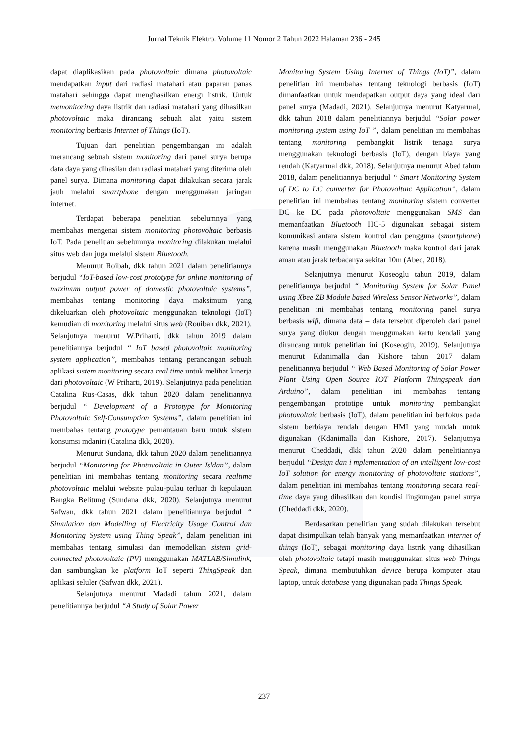Jurnal Teknik Elektro. Volume 11 Nomor 2 Tahun 2022 Halaman 236 - 245
dapat diaplikasikan pada photovoltaic dimana photovoltaic mendapatkan input dari radiasi matahari atau paparan panas matahari sehingga dapat menghasilkan energi listrik. Untuk memonitoring daya listrik dan radiasi matahari yang dihasilkan photovoltaic maka dirancang sebuah alat yaitu sistem monitoring berbasis Internet of Things (IoT).
Tujuan dari penelitian pengembangan ini adalah merancang sebuah sistem monitoring dari panel surya berupa data daya yang dihasilan dan radiasi matahari yang diterima oleh panel surya. Dimana monitoring dapat dilakukan secara jarak jauh melalui smartphone dengan menggunakan jaringan internet.
Terdapat beberapa penelitian sebelumnya yang membahas mengenai sistem monitoring photovoltaic berbasis IoT. Pada penelitian sebelumnya monitoring dilakukan melalui situs web dan juga melalui sistem Bluetooth.
Menurut Roibah, dkk tahun 2021 dalam penelitiannya berjudul “IoT-based low-cost prototype for online monitoring of maximum output power of domestic photovoltaic systems”, membahas tentang monitoring daya maksimum yang dikeluarkan oleh photovoltaic menggunakan teknologi (IoT) kemudian di monitoring melalui situs web (Rouibah dkk, 2021). Selanjutnya menurut W.Priharti, dkk tahun 2019 dalam penelitiannya berjudul “ IoT based photovoltaic monitoring system application”, membahas tentang perancangan sebuah aplikasi sistem monitoring secara real time untuk melihat kinerja dari photovoltaic (W Priharti, 2019). Selanjutnya pada penelitian Catalina Rus-Casas, dkk tahun 2020 dalam penelitiannya berjudul “ Development of a Prototype for Monitoring Photovoltaic Self-Consumption Systems”, dalam penelitian ini membahas tentang prototype pemantauan baru untuk sistem konsumsi mdaniri (Catalina dkk, 2020).
Menurut Sundana, dkk tahun 2020 dalam penelitiannya berjudul “Monitoring for Photovoltaic in Outer Isldan”, dalam penelitian ini membahas tentang monitoring secara realtime photovoltaic melalui website pulau-pulau terluar di kepulauan Bangka Belitung (Sundana dkk, 2020). Selanjutnya menurut Safwan, dkk tahun 2021 dalam penelitiannya berjudul “ Simulation dan Modelling of Electricity Usage Control dan Monitoring System using Thing Speak”, dalam penelitian ini membahas tentang simulasi dan memodelkan sistem grid-connected photovoltaic (PV) menggunakan MATLAB/Simulink, dan sambungkan ke platform IoT seperti ThingSpeak dan aplikasi seluler (Safwan dkk, 2021).
Selanjutnya menurut Madadi tahun 2021, dalam penelitiannya berjudul “A Study of Solar Power
Monitoring System Using Internet of Things (IoT)”, dalam penelitian ini membahas tentang teknologi berbasis (IoT) dimanfaatkan untuk mendapatkan output daya yang ideal dari panel surya (Madadi, 2021). Selanjutnya menurut Katyarmal, dkk tahun 2018 dalam penelitiannya berjudul “Solar power monitoring system using IoT ”, dalam penelitian ini membahas tentang monitoring pembangkit listrik tenaga surya menggunakan teknologi berbasis (IoT), dengan biaya yang rendah (Katyarmal dkk, 2018). Selanjutnya menurut Abed tahun 2018, dalam penelitiannya berjudul “ Smart Monitoring System of DC to DC converter for Photovoltaic Application”, dalam penelitian ini membahas tentang monitoring sistem converter DC ke DC pada photovoltaic menggunakan SMS dan memanfaatkan Bluetooth HC-5 digunakan sebagai sistem komunikasi antara sistem kontrol dan pengguna (smartphone) karena masih menggunakan Bluetooth maka kontrol dari jarak aman atau jarak terbacanya sekitar 10m (Abed, 2018).
Selanjutnya menurut Koseoglu tahun 2019, dalam penelitiannya berjudul “ Monitoring System for Solar Panel using Xbee ZB Module based Wireless Sensor Networks”, dalam penelitian ini membahas tentang monitoring panel surya berbasis wifi, dimana data – data tersebut diperoleh dari panel surya yang diukur dengan menggunakan kartu kendali yang dirancang untuk penelitian ini (Koseoglu, 2019). Selanjutnya menurut Kdanimalla dan Kishore tahun 2017 dalam penelitiannya berjudul “ Web Based Monitoring of Solar Power Plant Using Open Source IOT Platform Thingspeak dan Arduino”, dalam penelitian ini membahas tentang pengembangan prototipe untuk monitoring pembangkit photovoltaic berbasis (IoT), dalam penelitian ini berfokus pada sistem berbiaya rendah dengan HMI yang mudah untuk digunakan (Kdanimalla dan Kishore, 2017). Selanjutnya menurut Cheddadi, dkk tahun 2020 dalam penelitiannya berjudul “Design dan i mplementation of an intelligent low-cost IoT solution for energy monitoring of photovoltaic stations”, dalam penelitian ini membahas tentang monitoring secara real-time daya yang dihasilkan dan kondisi lingkungan panel surya (Cheddadi dkk, 2020).
Berdasarkan penelitian yang sudah dilakukan tersebut dapat disimpulkan telah banyak yang memanfaatkan internet of things (IoT), sebagai monitoring daya listrik yang dihasilkan oleh photovoltaic tetapi masih menggunakan situs web Things Speak, dimana membutuhkan device berupa komputer atau laptop, untuk database yang digunakan pada Things Speak.
237